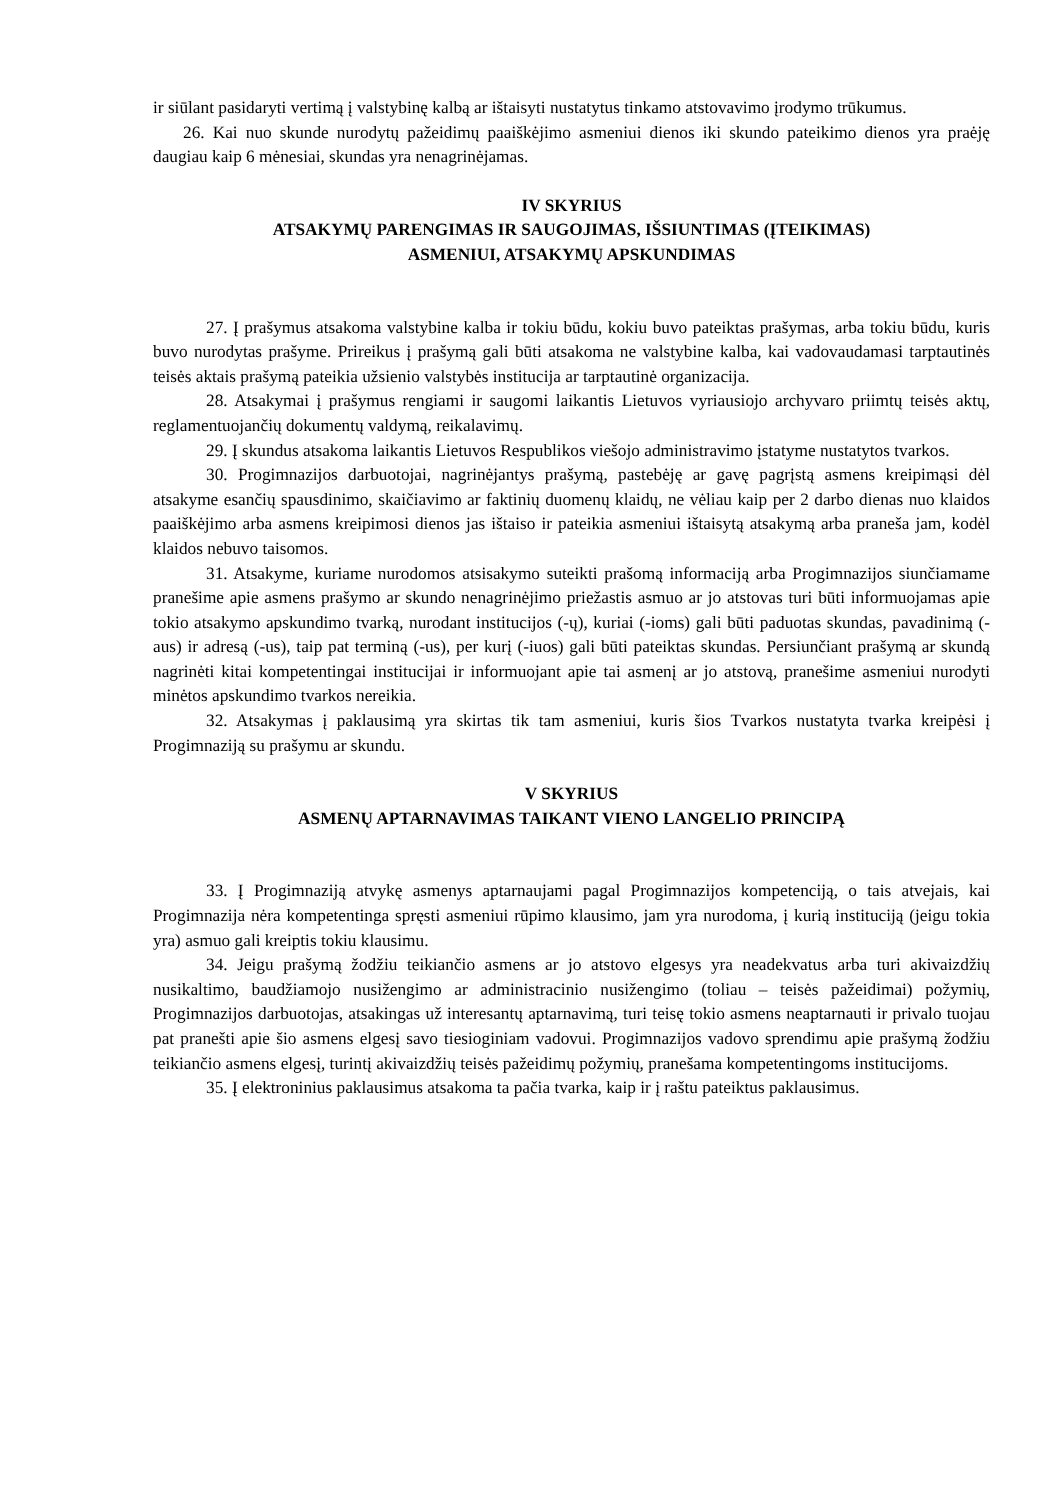ir siūlant pasidaryti vertimą į valstybinę kalbą ar ištaisyti nustatytus tinkamo atstovavimo įrodymo trūkumus.
26. Kai nuo skunde nurodytų pažeidimų paaiškėjimo asmeniui dienos iki skundo pateikimo dienos yra praėję daugiau kaip 6 mėnesiai, skundas yra nenagrinėjamas.
IV SKYRIUS
ATSAKYMŲ PARENGIMAS IR SAUGOJIMAS, IŠSIUNTIMAS (ĮTEIKIMAS)
ASMENIUI, ATSAKYMŲ APSKUNDIMAS
27. Į prašymus atsakoma valstybine kalba ir tokiu būdu, kokiu buvo pateiktas prašymas, arba tokiu būdu, kuris buvo nurodytas prašyme. Prireikus į prašymą gali būti atsakoma ne valstybine kalba, kai vadovaudamasi tarptautinės teisės aktais prašymą pateikia užsienio valstybės institucija ar tarptautinė organizacija.
28. Atsakymai į prašymus rengiami ir saugomi laikantis Lietuvos vyriausiojo archyvaro priimtų teisės aktų, reglamentuojančių dokumentų valdymą, reikalavimų.
29. Į skundus atsakoma laikantis Lietuvos Respublikos viešojo administravimo įstatyme nustatytos tvarkos.
30. Progimnazijos darbuotojai, nagrinėjantys prašymą, pastebėję ar gavę pagrįstą asmens kreipimąsi dėl atsakyme esančių spausdinimo, skaičiavimo ar faktinių duomenų klaidų, ne vėliau kaip per 2 darbo dienas nuo klaidos paaiškėjimo arba asmens kreipimosi dienos jas ištaiso ir pateikia asmeniui ištaisytą atsakymą arba praneša jam, kodėl klaidos nebuvo taisomos.
31. Atsakyme, kuriame nurodomos atsisakymo suteikti prašomą informaciją arba Progimnazijos siunčiamame pranešime apie asmens prašymo ar skundo nenagrinėjimo priežastis asmuo ar jo atstovas turi būti informuojamas apie tokio atsakymo apskundimo tvarką, nurodant institucijos (-ų), kuriai (-ioms) gali būti paduotas skundas, pavadinimą (-aus) ir adresą (-us), taip pat terminą (-us), per kurį (-iuos) gali būti pateiktas skundas. Persiunčiant prašymą ar skundą nagrinėti kitai kompetentingai institucijai ir informuojant apie tai asmenį ar jo atstovą, pranešime asmeniui nurodyti minėtos apskundimo tvarkos nereikia.
32. Atsakymas į paklausimą yra skirtas tik tam asmeniui, kuris šios Tvarkos nustatyta tvarka kreipėsi į Progimnaziją su prašymu ar skundu.
V SKYRIUS
ASMENŲ APTARNAVIMAS TAIKANT VIENO LANGELIO PRINCIPĄ
33. Į Progimnaziją atvykę asmenys aptarnaujami pagal Progimnazijos kompetenciją, o tais atvejais, kai Progimnazija nėra kompetentinga spręsti asmeniui rūpimo klausimo, jam yra nurodoma, į kurią instituciją (jeigu tokia yra) asmuo gali kreiptis tokiu klausimu.
34. Jeigu prašymą žodžiu teikiančio asmens ar jo atstovo elgesys yra neadekvatus arba turi akivaizdžių nusikaltimo, baudžiamojo nusižengimo ar administracinio nusižengimo (toliau – teisės pažeidimai) požymių, Progimnazijos darbuotojas, atsakingas už interesantų aptarnavimą, turi teisę tokio asmens neaptarnauti ir privalo tuojau pat pranešti apie šio asmens elgesį savo tiesioginiam vadovui. Progimnazijos vadovo sprendimu apie prašymą žodžiu teikiančio asmens elgesį, turintį akivaizdžių teisės pažeidimų požymių, pranešama kompetentingoms institucijoms.
35. Į elektroninius paklausimus atsakoma ta pačia tvarka, kaip ir į raštu pateiktus paklausimus.